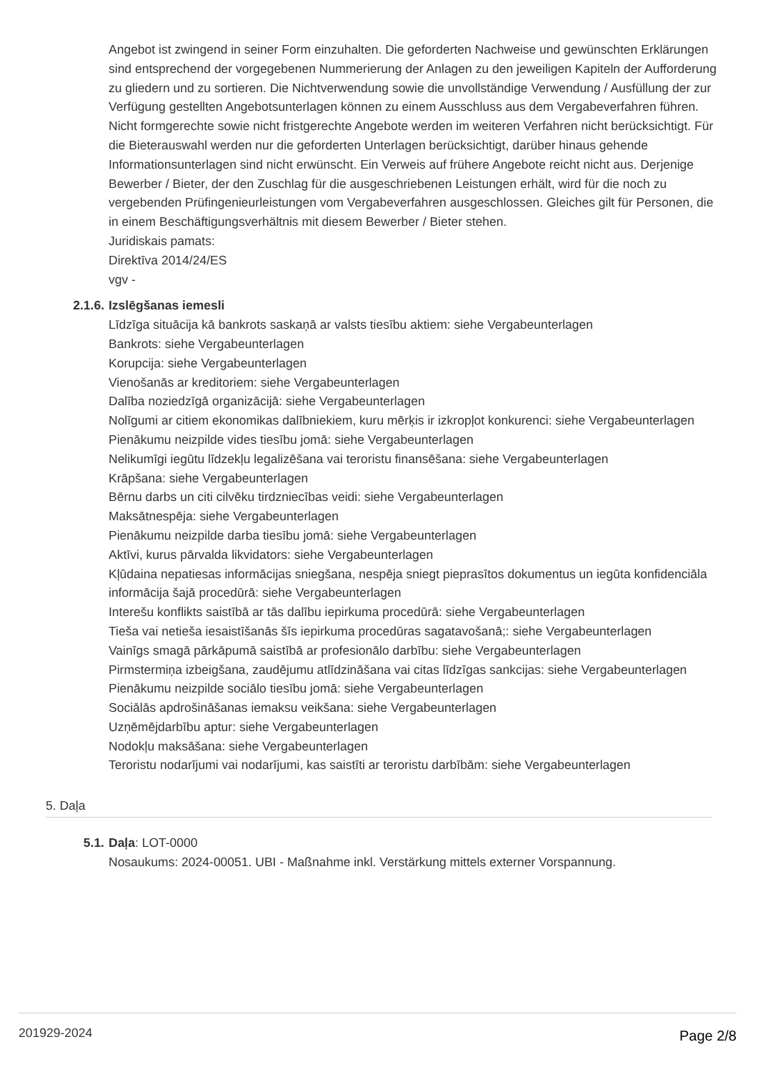Angebot ist zwingend in seiner Form einzuhalten. Die geforderten Nachweise und gewünschten Erklärungen sind entsprechend der vorgegebenen Nummerierung der Anlagen zu den jeweiligen Kapiteln der Aufforderung zu gliedern und zu sortieren. Die Nichtverwendung sowie die unvollständige Verwendung / Ausfüllung der zur Verfügung gestellten Angebotsunterlagen können zu einem Ausschluss aus dem Vergabeverfahren führen. Nicht formgerechte sowie nicht fristgerechte Angebote werden im weiteren Verfahren nicht berücksichtigt. Für die Bieterauswahl werden nur die geforderten Unterlagen berücksichtigt, darüber hinaus gehende Informationsunterlagen sind nicht erwünscht. Ein Verweis auf frühere Angebote reicht nicht aus. Derjenige Bewerber / Bieter, der den Zuschlag für die ausgeschriebenen Leistungen erhält, wird für die noch zu vergebenden Prüfingenieurleistungen vom Vergabeverfahren ausgeschlossen. Gleiches gilt für Personen, die in einem Beschäftigungsverhältnis mit diesem Bewerber / Bieter stehen.
Juridiskais pamats:
Direktīva 2014/24/ES
vgv -
2.1.6. Izslēgšanas iemesli
Līdzīga situācija kā bankrots saskaņā ar valsts tiesību aktiem: siehe Vergabeunterlagen
Bankrots: siehe Vergabeunterlagen
Korupcija: siehe Vergabeunterlagen
Vienošanās ar kreditoriem: siehe Vergabeunterlagen
Dalība noziedzīgā organizācijā: siehe Vergabeunterlagen
Nolīgumi ar citiem ekonomikas dalībniekiem, kuru mērķis ir izkropļot konkurenci: siehe Vergabeunterlagen
Pienākumu neizpilde vides tiesību jomā: siehe Vergabeunterlagen
Nelikumīgi iegūtu līdzekļu legalizēšana vai teroristu finansēšana: siehe Vergabeunterlagen
Krāpšana: siehe Vergabeunterlagen
Bērnu darbs un citi cilvēku tirdzniecības veidi: siehe Vergabeunterlagen
Maksātnespēja: siehe Vergabeunterlagen
Pienākumu neizpilde darba tiesību jomā: siehe Vergabeunterlagen
Aktīvi, kurus pārvalda likvidators: siehe Vergabeunterlagen
Kļūdaina nepatiesas informācijas sniegšana, nespēja sniegt pieprasītos dokumentus un iegūta konfidenciāla informācija šajā procedūrā: siehe Vergabeunterlagen
Interešu konflikts saistībā ar tās dalību iepirkuma procedūrā: siehe Vergabeunterlagen
Tieša vai netieša iesaistīšanās šīs iepirkuma procedūras sagatavošanā;: siehe Vergabeunterlagen
Vainīgs smagā pārkāpumā saistībā ar profesionālo darbību: siehe Vergabeunterlagen
Pirmstermiņa izbeigšana, zaudējumu atlīdzināšana vai citas līdzīgas sankcijas: siehe Vergabeunterlagen
Pienākumu neizpilde sociālo tiesību jomā: siehe Vergabeunterlagen
Sociālās apdrošināšanas iemaksu veikšana: siehe Vergabeunterlagen
Uzņēmējdarbību aptur: siehe Vergabeunterlagen
Nodokļu maksāšana: siehe Vergabeunterlagen
Teroristu nodarījumi vai nodarījumi, kas saistīti ar teroristu darbībām: siehe Vergabeunterlagen
5. Daļa
5.1. Daļa: LOT-0000
Nosaukums: 2024-00051. UBI - Maßnahme inkl. Verstärkung mittels externer Vorspannung.
201929-2024 Page 2/8